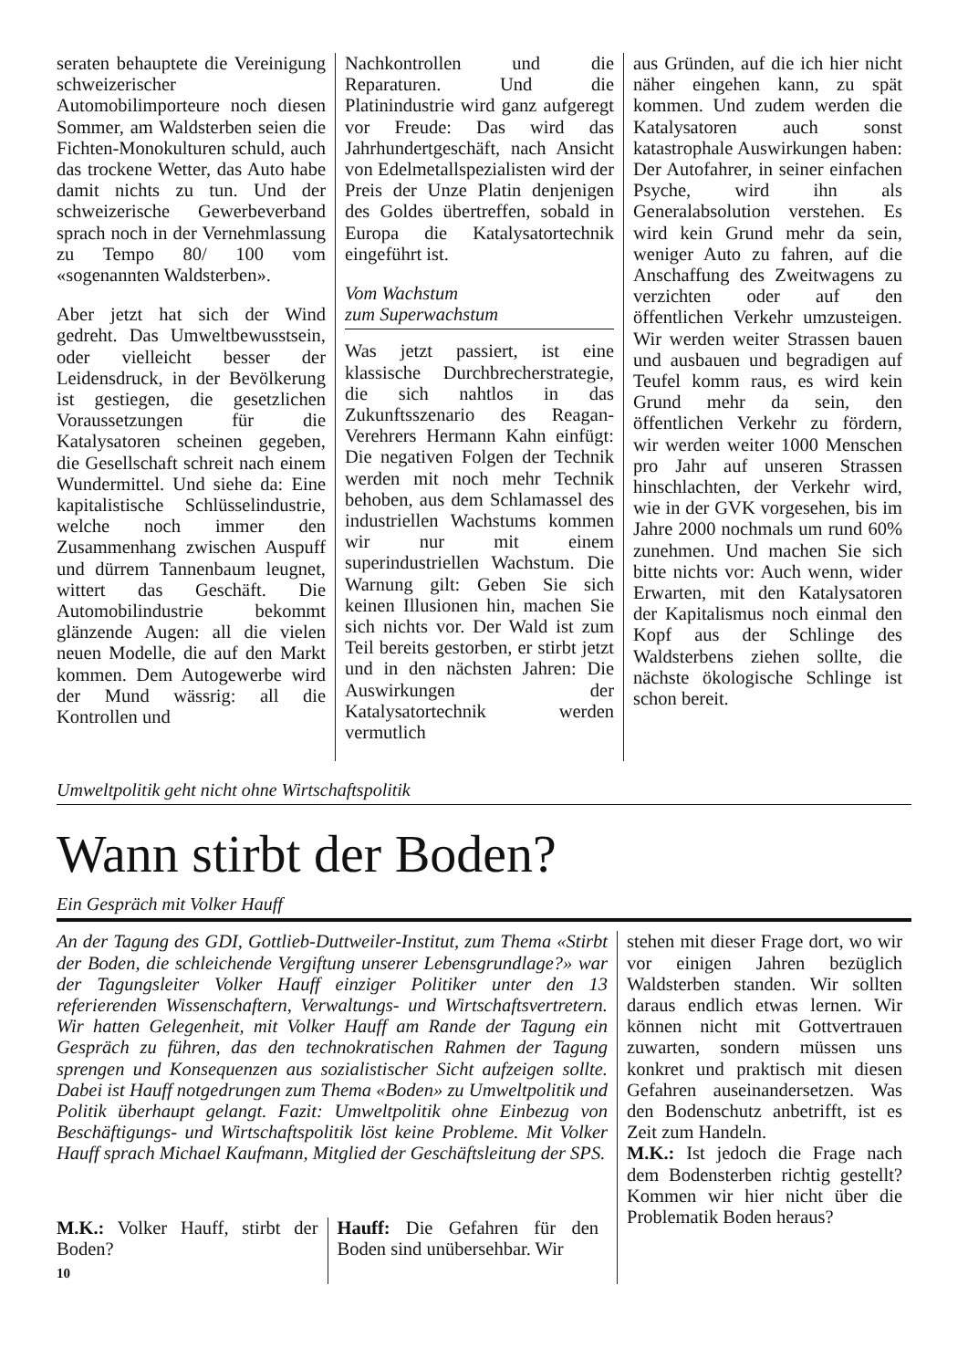seraten behauptete die Vereinigung schweizerischer Automobilimporteure noch diesen Sommer, am Waldsterben seien die Fichten-Monokulturen schuld, auch das trockene Wetter, das Auto habe damit nichts zu tun. Und der schweizerische Gewerbeverband sprach noch in der Vernehmlassung zu Tempo 80/ 100 vom «sogenannten Waldsterben».
Aber jetzt hat sich der Wind gedreht. Das Umweltbewusstsein, oder vielleicht besser der Leidensdruck, in der Bevölkerung ist gestiegen, die gesetzlichen Voraussetzungen für die Katalysatoren scheinen gegeben, die Gesellschaft schreit nach einem Wundermittel. Und siehe da: Eine kapitalistische Schlüsselindustrie, welche noch immer den Zusammenhang zwischen Auspuff und dürrem Tannenbaum leugnet, wittert das Geschäft. Die Automobilindustrie bekommt glänzende Augen: all die vielen neuen Modelle, die auf den Markt kommen. Dem Autogewerbe wird der Mund wässrig: all die Kontrollen und
Nachkontrollen und die Reparaturen. Und die Platinindustrie wird ganz aufgeregt vor Freude: Das wird das Jahrhundertgeschäft, nach Ansicht von Edelmetallspezialisten wird der Preis der Unze Platin denjenigen des Goldes übertreffen, sobald in Europa die Katalysatortechnik eingeführt ist.
Vom Wachstum
zum Superwachstum
Was jetzt passiert, ist eine klassische Durchbrecherstrategie, die sich nahtlos in das Zukunftsszenario des Reagan-Verehrers Hermann Kahn einfügt: Die negativen Folgen der Technik werden mit noch mehr Technik behoben, aus dem Schlamassel des industriellen Wachstums kommen wir nur mit einem superindustriellen Wachstum. Die Warnung gilt: Geben Sie sich keinen Illusionen hin, machen Sie sich nichts vor. Der Wald ist zum Teil bereits gestorben, er stirbt jetzt und in den nächsten Jahren: Die Auswirkungen der Katalysatortechnik werden vermutlich
aus Gründen, auf die ich hier nicht näher eingehen kann, zu spät kommen. Und zudem werden die Katalysatoren auch sonst katastrophale Auswirkungen haben: Der Autofahrer, in seiner einfachen Psyche, wird ihn als Generalabsolution verstehen. Es wird kein Grund mehr da sein, weniger Auto zu fahren, auf die Anschaffung des Zweitwagens zu verzichten oder auf den öffentlichen Verkehr umzusteigen. Wir werden weiter Strassen bauen und ausbauen und begradigen auf Teufel komm raus, es wird kein Grund mehr da sein, den öffentlichen Verkehr zu fördern, wir werden weiter 1000 Menschen pro Jahr auf unseren Strassen hinschlachten, der Verkehr wird, wie in der GVK vorgesehen, bis im Jahre 2000 nochmals um rund 60% zunehmen. Und machen Sie sich bitte nichts vor: Auch wenn, wider Erwarten, mit den Katalysatoren der Kapitalismus noch einmal den Kopf aus der Schlinge des Waldsterbens ziehen sollte, die nächste ökologische Schlinge ist schon bereit.
Umweltpolitik geht nicht ohne Wirtschaftspolitik
Wann stirbt der Boden?
Ein Gespräch mit Volker Hauff
An der Tagung des GDI, Gottlieb-Duttweiler-Institut, zum Thema «Stirbt der Boden, die schleichende Vergiftung unserer Lebensgrundlage?» war der Tagungsleiter Volker Hauff einziger Politiker unter den 13 referierenden Wissenschaftern, Verwaltungs- und Wirtschaftsvertretern. Wir hatten Gelegenheit, mit Volker Hauff am Rande der Tagung ein Gespräch zu führen, das den technokratischen Rahmen der Tagung sprengen und Konsequenzen aus sozialistischer Sicht aufzeigen sollte. Dabei ist Hauff notgedrungen zum Thema «Boden» zu Umweltpolitik und Politik überhaupt gelangt. Fazit: Umweltpolitik ohne Einbezug von Beschäftigungs- und Wirtschaftspolitik löst keine Probleme. Mit Volker Hauff sprach Michael Kaufmann, Mitglied der Geschäftsleitung der SPS.
M.K.: Volker Hauff, stirbt der Boden?
10
Hauff: Die Gefahren für den Boden sind unübersehbar. Wir
stehen mit dieser Frage dort, wo wir vor einigen Jahren bezüglich Waldsterben standen. Wir sollten daraus endlich etwas lernen. Wir können nicht mit Gottvertrauen zuwarten, sondern müssen uns konkret und praktisch mit diesen Gefahren auseinandersetzen. Was den Bodenschutz anbetrifft, ist es Zeit zum Handeln.
M.K.: Ist jedoch die Frage nach dem Bodensterben richtig gestellt? Kommen wir hier nicht über die Problematik Boden heraus?